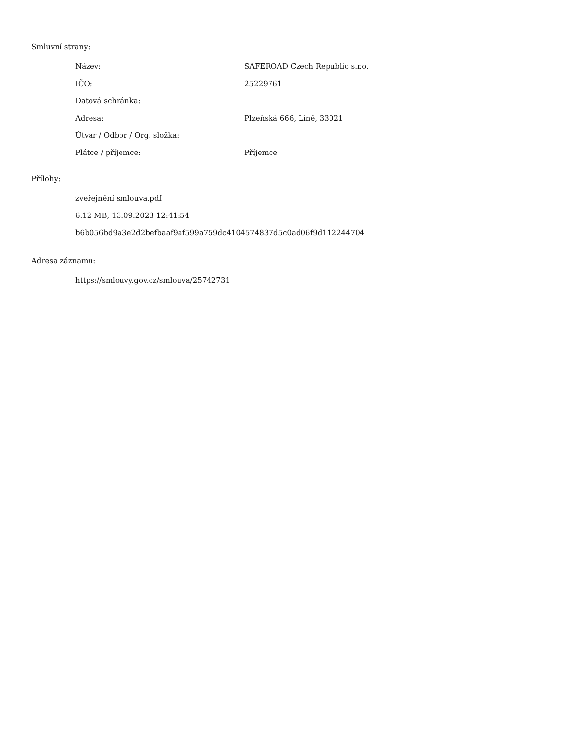Smluvní strany:
| Název: | SAFEROAD Czech Republic s.r.o. |
| IČO: | 25229761 |
| Datová schránka: | |
| Adresa: | Plzeňská 666, Líně, 33021 |
| Útvar / Odbor / Org. složka: | |
| Plátce / příjemce: | Příjemce |
Přílohy:
zveřejnění smlouva.pdf
6.12 MB, 13.09.2023 12:41:54
b6b056bd9a3e2d2befbaaf9af599a759dc4104574837d5c0ad06f9d112244704
Adresa záznamu:
https://smlouvy.gov.cz/smlouva/25742731